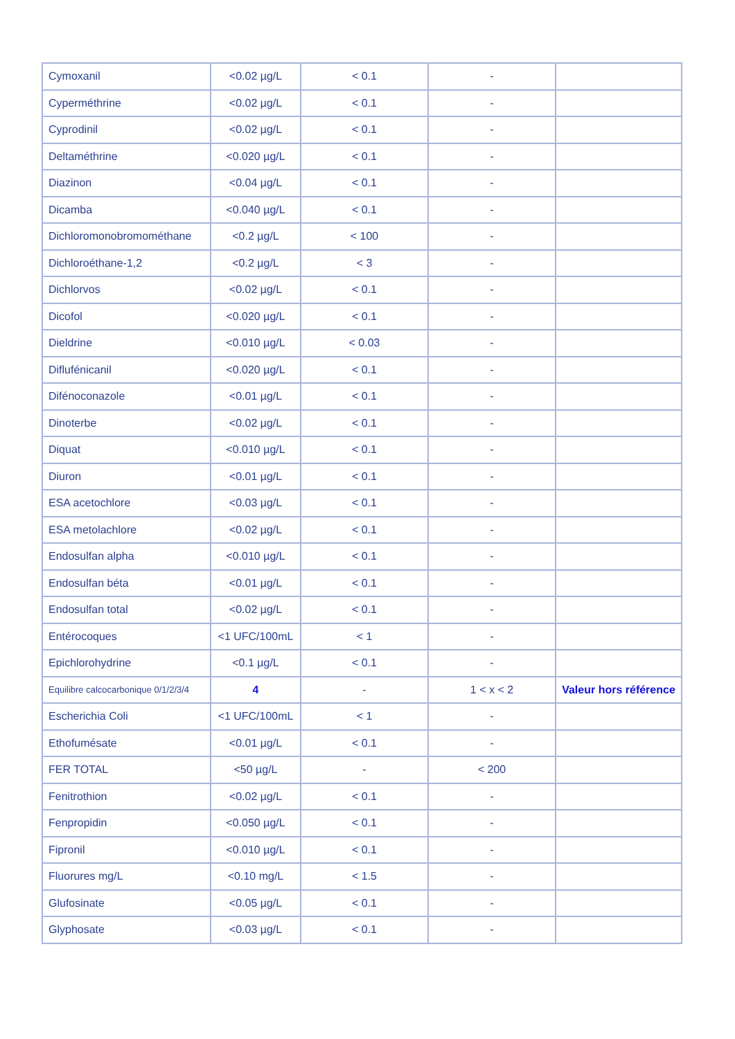| Cymoxanil | <0.02 µg/L | < 0.1 | - | |
| Cyperméthrine | <0.02 µg/L | < 0.1 | - | |
| Cyprodinil | <0.02 µg/L | < 0.1 | - | |
| Deltaméthrine | <0.020 µg/L | < 0.1 | - | |
| Diazinon | <0.04 µg/L | < 0.1 | - | |
| Dicamba | <0.040 µg/L | < 0.1 | - | |
| Dichloromonobromométhane | <0.2 µg/L | < 100 | - | |
| Dichloroéthane-1,2 | <0.2 µg/L | < 3 | - | |
| Dichlorvos | <0.02 µg/L | < 0.1 | - | |
| Dicofol | <0.020 µg/L | < 0.1 | - | |
| Dieldrine | <0.010 µg/L | < 0.03 | - | |
| Diflufénicanil | <0.020 µg/L | < 0.1 | - | |
| Difénoconazole | <0.01 µg/L | < 0.1 | - | |
| Dinoterbe | <0.02 µg/L | < 0.1 | - | |
| Diquat | <0.010 µg/L | < 0.1 | - | |
| Diuron | <0.01 µg/L | < 0.1 | - | |
| ESA acetochlore | <0.03 µg/L | < 0.1 | - | |
| ESA metolachlore | <0.02 µg/L | < 0.1 | - | |
| Endosulfan alpha | <0.010 µg/L | < 0.1 | - | |
| Endosulfan béta | <0.01 µg/L | < 0.1 | - | |
| Endosulfan total | <0.02 µg/L | < 0.1 | - | |
| Entérocoques | <1 UFC/100mL | < 1 | - | |
| Epichlorohydrine | <0.1 µg/L | < 0.1 | - | |
| Equilibre calcocarbonique 0/1/2/3/4 | 4 | - | 1 < x < 2 | Valeur hors référence |
| Escherichia Coli | <1 UFC/100mL | < 1 | - | |
| Ethofumésate | <0.01 µg/L | < 0.1 | - | |
| FER TOTAL | <50 µg/L | - | < 200 | |
| Fenitrothion | <0.02 µg/L | < 0.1 | - | |
| Fenpropidin | <0.050 µg/L | < 0.1 | - | |
| Fipronil | <0.010 µg/L | < 0.1 | - | |
| Fluorures mg/L | <0.10 mg/L | < 1.5 | - | |
| Glufosinate | <0.05 µg/L | < 0.1 | - | |
| Glyphosate | <0.03 µg/L | < 0.1 | - | |